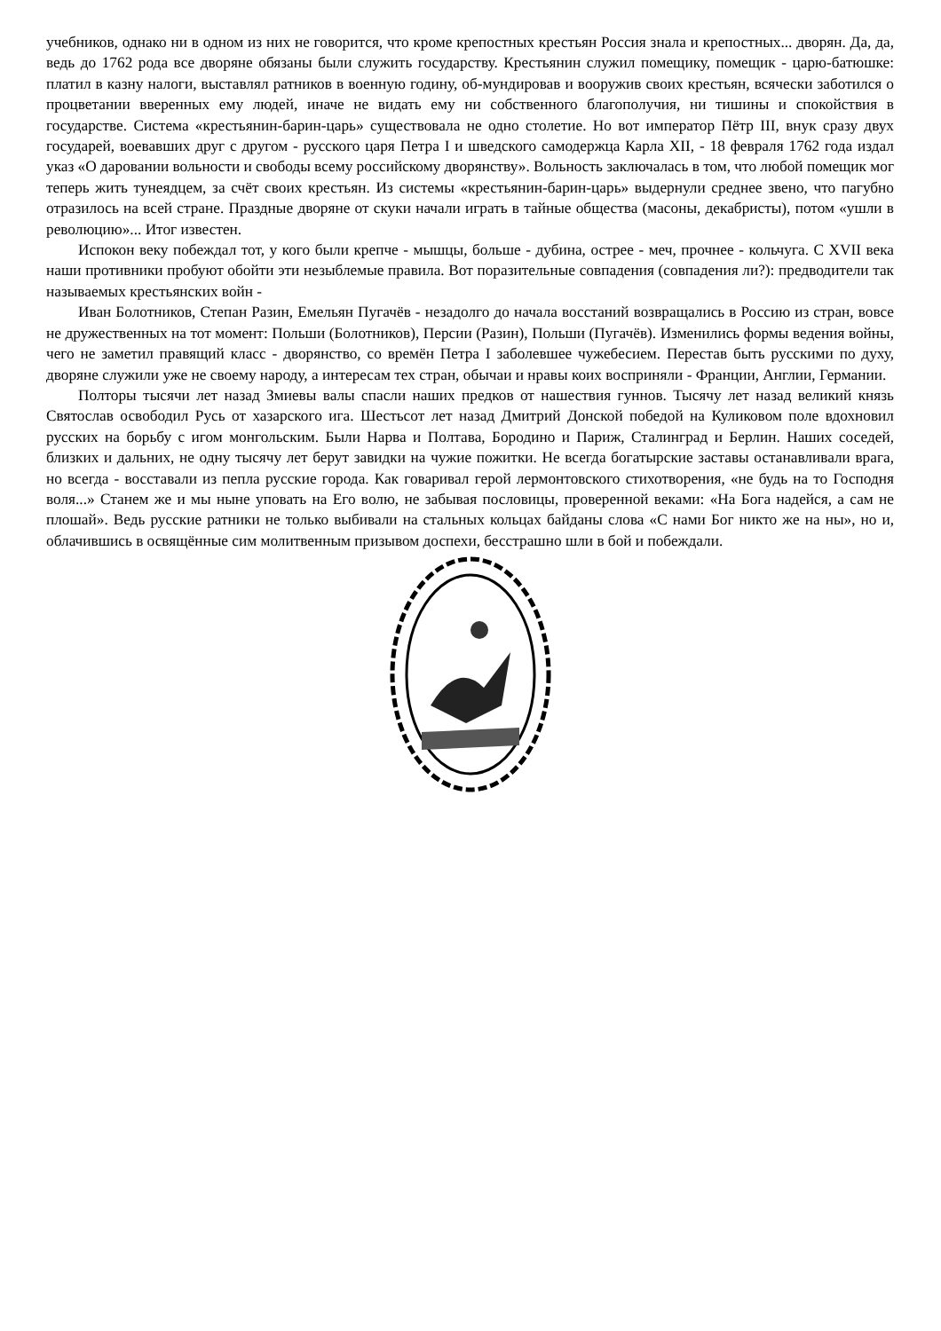учебников, однако ни в одном из них не говорится, что кроме крепостных крестьян Россия знала и крепостных... дворян. Да, да, ведь до 1762 рода все дворяне обязаны были служить государству. Крестьянин служил помещику, помещик - царю-батюшке: платил в казну налоги, выставлял ратников в военную годину, об-мундировав и вооружив своих крестьян, всячески заботился о процветании вверенных ему людей, иначе не видать ему ни собственного благополучия, ни тишины и спокойствия в государстве. Система «крестьянин-барин-царь» существовала не одно столетие. Но вот император Пётр III, внук сразу двух государей, воевавших друг с другом - русского царя Петра I и шведского самодержца Карла XII, - 18 февраля 1762 года издал указ «О даровании вольности и свободы всему российскому дворянству». Вольность заключалась в том, что любой помещик мог теперь жить тунеядцем, за счёт своих крестьян. Из системы «крестьянин-барин-царь» выдернули среднее звено, что пагубно отразилось на всей стране. Праздные дворяне от скуки начали играть в тайные общества (масоны, декабристы), потом «ушли в революцию»... Итог известен.
Испокон веку побеждал тот, у кого были крепче - мышцы, больше - дубина, острее - меч, прочнее - кольчуга. С XVII века наши противники пробуют обойти эти незыблемые правила. Вот поразительные совпадения (совпадения ли?): предводители так называемых крестьянских войн -
Иван Болотников, Степан Разин, Емельян Пугачёв - незадолго до начала восстаний возвращались в Россию из стран, вовсе не дружественных на тот момент: Польши (Болотников), Персии (Разин), Польши (Пугачёв). Изменились формы ведения войны, чего не заметил правящий класс - дворянство, со времён Петра I заболевшее чужебесием. Перестав быть русскими по духу, дворяне служили уже не своему народу, а интересам тех стран, обычаи и нравы коих восприняли - Франции, Англии, Германии.
Полторы тысячи лет назад Змиевы валы спасли наших предков от нашествия гуннов. Тысячу лет назад великий князь Святослав освободил Русь от хазарского ига. Шестьсот лет назад Дмитрий Донской победой на Куликовом поле вдохновил русских на борьбу с игом монгольским. Были Нарва и Полтава, Бородино и Париж, Сталинград и Берлин. Наших соседей, близких и дальних, не одну тысячу лет берут завидки на чужие пожитки. Не всегда богатырские заставы останавливали врага, но всегда - восставали из пепла русские города. Как говаривал герой лермонтовского стихотворения, «не будь на то Господня воля...» Станем же и мы ныне уповать на Его волю, не забывая пословицы, проверенной веками: «На Бога надейся, а сам не плошай». Ведь русские ратники не только выбивали на стальных кольцах байданы слова «С нами Бог никто же на ны», но и, облачившись в освящённые сим молитвенным призывом доспехи, бесстрашно шли в бой и побеждали.